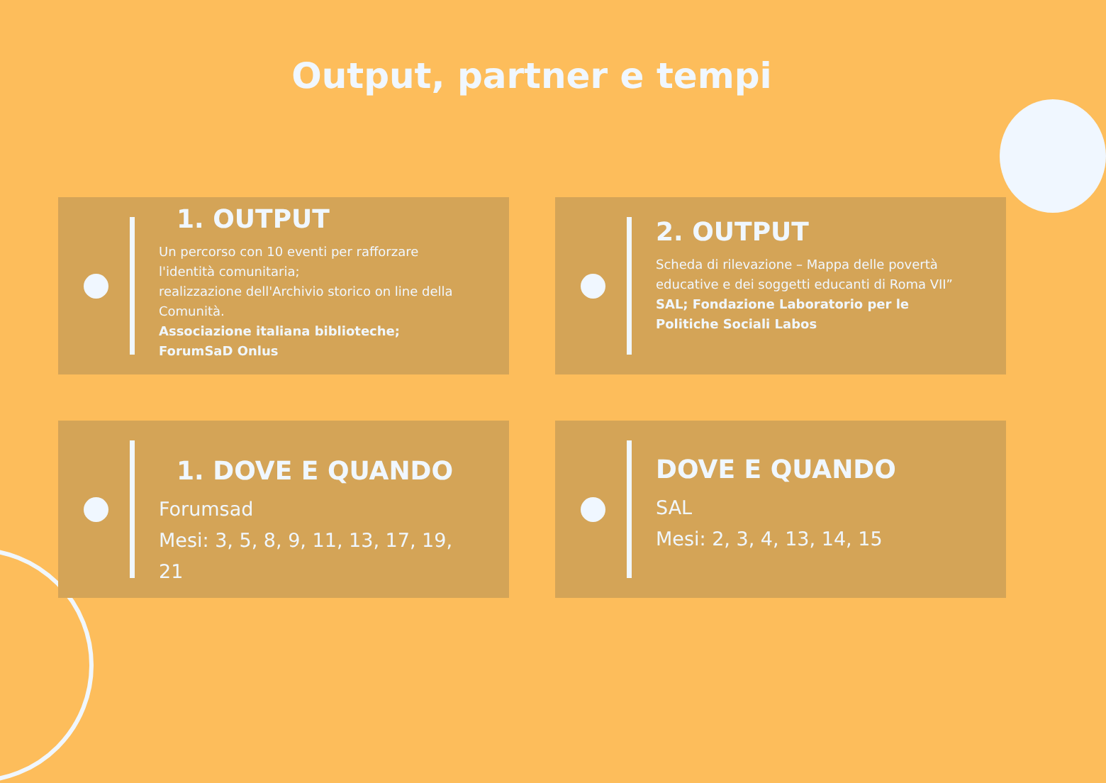Output, partner e tempi
1. OUTPUT
Un percorso con 10 eventi per rafforzare l'identità comunitaria;
realizzazione dell'Archivio storico on line della Comunità.
Associazione italiana biblioteche; ForumSaD Onlus
2. OUTPUT
Scheda di rilevazione – Mappa delle povertà educative e dei soggetti educanti di Roma VII”
SAL; Fondazione Laboratorio per le Politiche Sociali Labos
1. DOVE E QUANDO
Forumsad
Mesi: 3, 5, 8, 9, 11, 13, 17, 19, 21
DOVE E QUANDO
SAL
Mesi: 2, 3, 4, 13, 14, 15